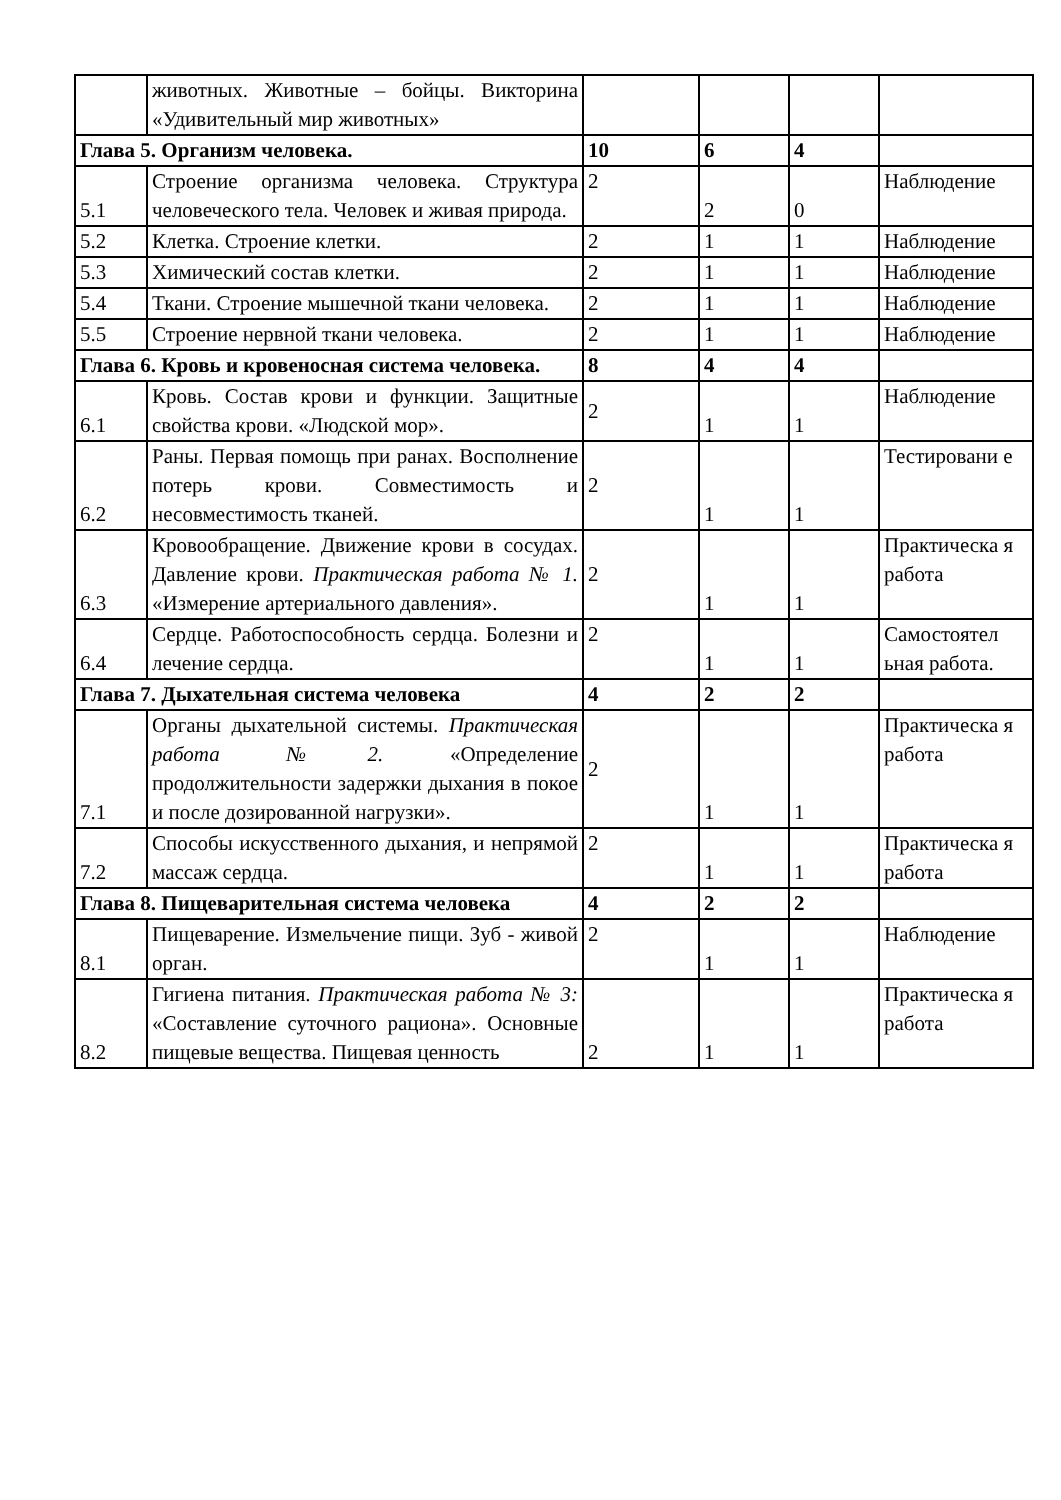| | животных. Животные – бойцы. Викторина «Удивительный мир животных» | | | | |
| Глава 5. Организм человека. | | 10 | 6 | 4 | |
| 5.1 | Строение организма человека. Структура человеческого тела. Человек и живая природа. | 2 | 2 | 0 | Наблюдение |
| 5.2 | Клетка. Строение клетки. | 2 | 1 | 1 | Наблюдение |
| 5.3 | Химический состав клетки. | 2 | 1 | 1 | Наблюдение |
| 5.4 | Ткани. Строение мышечной ткани человека. | 2 | 1 | 1 | Наблюдение |
| 5.5 | Строение нервной ткани человека. | 2 | 1 | 1 | Наблюдение |
| Глава 6. Кровь и кровеносная система человека. | | 8 | 4 | 4 | |
| 6.1 | Кровь. Состав крови и функции. Защитные свойства крови. «Людской мор». | 2 | 1 | 1 | Наблюдение |
| 6.2 | Раны. Первая помощь при ранах. Восполнение потерь крови. Совместимость и несовместимость тканей. | 2 | 1 | 1 | Тестировани е |
| 6.3 | Кровообращение. Движение крови в сосудах. Давление крови. Практическая работа № 1. «Измерение артериального давления». | 2 | 1 | 1 | Практическа я работа |
| 6.4 | Сердце. Работоспособность сердца. Болезни и лечение сердца. | 2 | 1 | 1 | Самостоятел ьная работа. |
| Глава 7. Дыхательная система человека | | 4 | 2 | 2 | |
| 7.1 | Органы дыхательной системы. Практическая работа №2. «Определение продолжительности задержки дыхания в покое и после дозированной нагрузки». | 2 | 1 | 1 | Практическа я работа |
| 7.2 | Способы искусственного дыхания, и непрямой массаж сердца. | 2 | 1 | 1 | Практическа я работа |
| Глава 8. Пищеварительная система человека | | 4 | 2 | 2 | |
| 8.1 | Пищеварение. Измельчение пищи. Зуб - живой орган. | 2 | 1 | 1 | Наблюдение |
| 8.2 | Гигиена питания. Практическая работа № 3: «Составление суточного рациона». Основные пищевые вещества. Пищевая ценность | 2 | 1 | 1 | Практическа я работа |